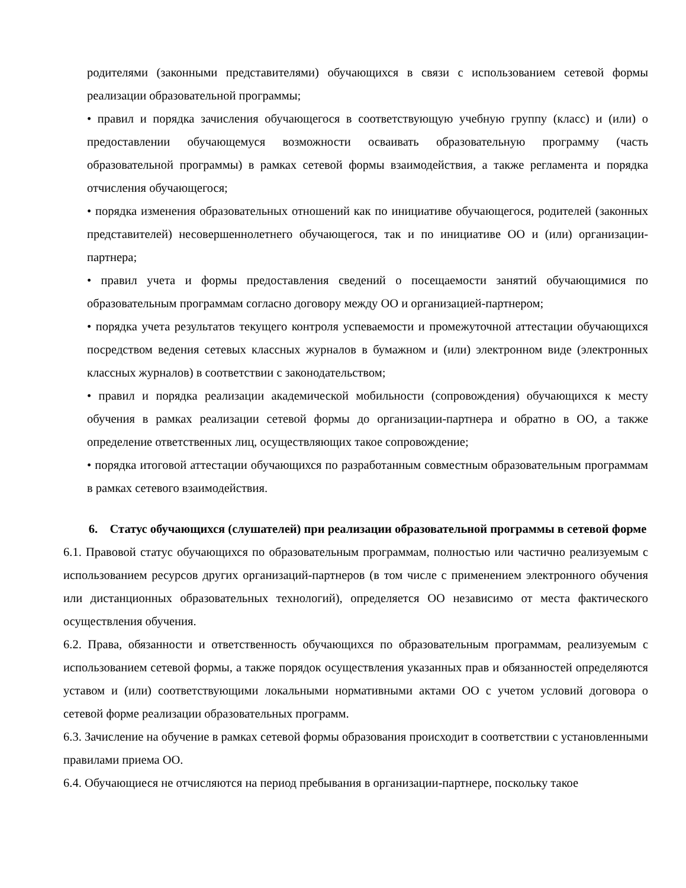родителями (законными представителями) обучающихся в связи с использованием сетевой формы реализации образовательной программы;
• правил и порядка зачисления обучающегося в соответствующую учебную группу (класс) и (или) о предоставлении обучающемуся возможности осваивать образовательную программу (часть образовательной программы) в рамках сетевой формы взаимодействия, а также регламента и порядка отчисления обучающегося;
• порядка изменения образовательных отношений как по инициативе обучающегося, родителей (законных представителей) несовершеннолетнего обучающегося, так и по инициативе ОО и (или) организации-партнера;
• правил учета и формы предоставления сведений о посещаемости занятий обучающимися по образовательным программам согласно договору между ОО и организацией-партнером;
• порядка учета результатов текущего контроля успеваемости и промежуточной аттестации обучающихся посредством ведения сетевых классных журналов в бумажном и (или) электронном виде (электронных классных журналов) в соответствии с законодательством;
• правил и порядка реализации академической мобильности (сопровождения) обучающихся к месту обучения в рамках реализации сетевой формы до организации-партнера и обратно в ОО, а также определение ответственных лиц, осуществляющих такое сопровождение;
• порядка итоговой аттестации обучающихся по разработанным совместным образовательным программам в рамках сетевого взаимодействия.
6. Статус обучающихся (слушателей) при реализации образовательной программы в сетевой форме
6.1. Правовой статус обучающихся по образовательным программам, полностью или частично реализуемым с использованием ресурсов других организаций-партнеров (в том числе с применением электронного обучения или дистанционных образовательных технологий), определяется ОО независимо от места фактического осуществления обучения.
6.2. Права, обязанности и ответственность обучающихся по образовательным программам, реализуемым с использованием сетевой формы, а также порядок осуществления указанных прав и обязанностей определяются уставом и (или) соответствующими локальными нормативными актами ОО с учетом условий договора о сетевой форме реализации образовательных программ.
6.3. Зачисление на обучение в рамках сетевой формы образования происходит в соответствии с установленными правилами приема ОО.
6.4. Обучающиеся не отчисляются на период пребывания в организации-партнере, поскольку такое